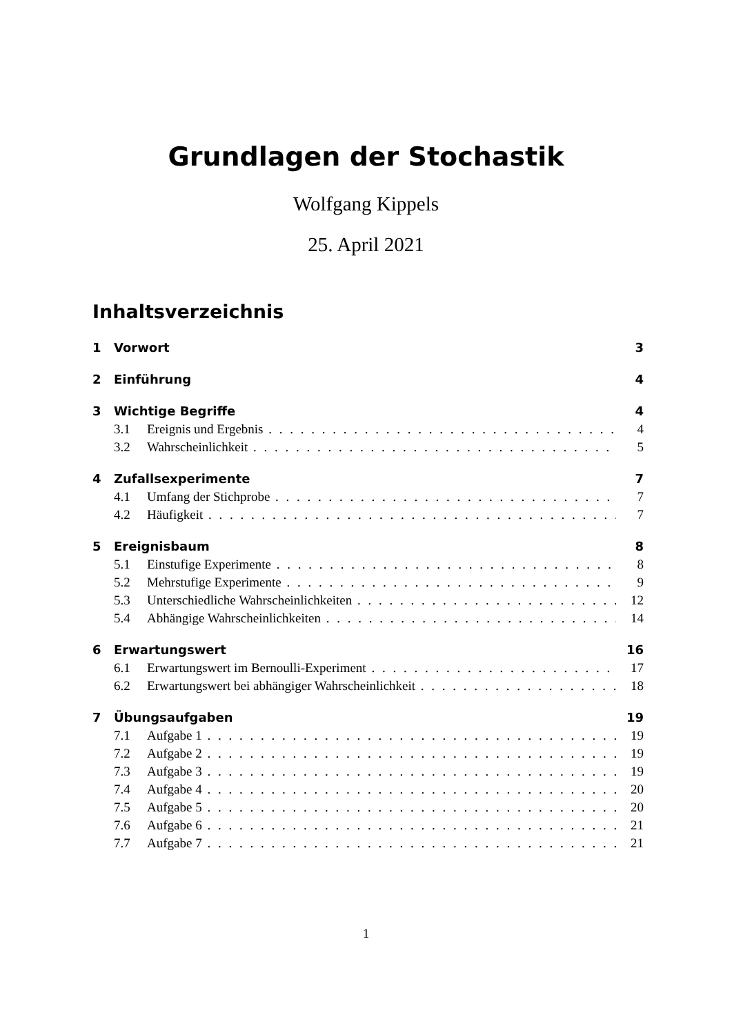Grundlagen der Stochastik
Wolfgang Kippels
25. April 2021
Inhaltsverzeichnis
1 Vorwort 3
2 Einführung 4
3 Wichtige Begriffe 4
3.1 Ereignis und Ergebnis 4
3.2 Wahrscheinlichkeit 5
4 Zufallsexperimente 7
4.1 Umfang der Stichprobe 7
4.2 Häufigkeit 7
5 Ereignisbaum 8
5.1 Einstufige Experimente 8
5.2 Mehrstufige Experimente 9
5.3 Unterschiedliche Wahrscheinlichkeiten 12
5.4 Abhängige Wahrscheinlichkeiten 14
6 Erwartungswert 16
6.1 Erwartungswert im Bernoulli-Experiment 17
6.2 Erwartungswert bei abhängiger Wahrscheinlichkeit 18
7 Übungsaufgaben 19
7.1 Aufgabe 1 19
7.2 Aufgabe 2 19
7.3 Aufgabe 3 19
7.4 Aufgabe 4 20
7.5 Aufgabe 5 20
7.6 Aufgabe 6 21
7.7 Aufgabe 7 21
1